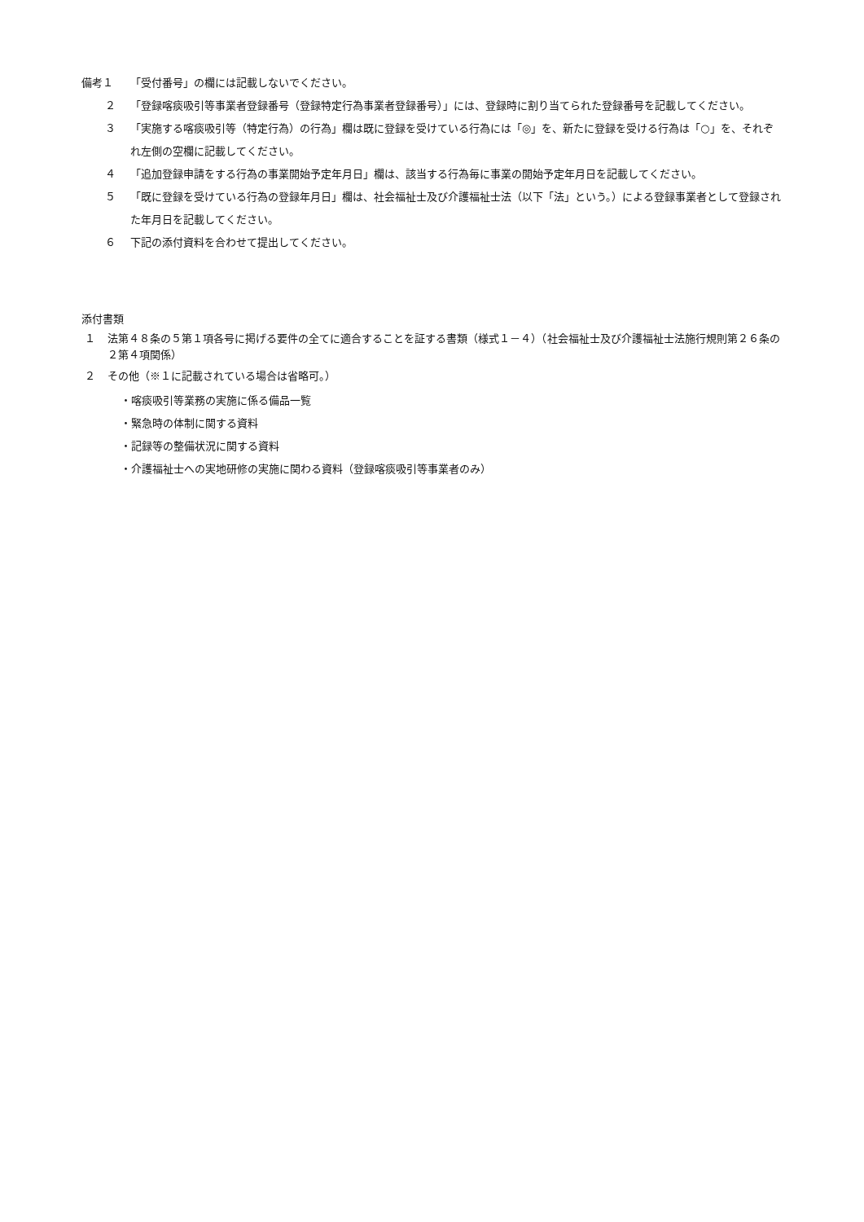備考１ 「受付番号」の欄には記載しないでください。
２ 「登録喀痰吸引等事業者登録番号（登録特定行為事業者登録番号）」には、登録時に割り当てられた登録番号を記載してください。
３ 「実施する喀痰吸引等（特定行為）の行為」欄は既に登録を受けている行為には「◎」を、新たに登録を受ける行為は「○」を、それぞれ左側の空欄に記載してください。
４ 「追加登録申請をする行為の事業開始予定年月日」欄は、該当する行為毎に事業の開始予定年月日を記載してください。
５ 「既に登録を受けている行為の登録年月日」欄は、社会福祉士及び介護福祉士法（以下「法」という。）による登録事業者として登録された年月日を記載してください。
６ 下記の添付資料を合わせて提出してください。
添付書類
１ 法第４８条の５第１項各号に掲げる要件の全てに適合することを証する書類（様式１－４）（社会福祉士及び介護福祉士法施行規則第２６条の２第４項関係）
２ その他（※１に記載されている場合は省略可。）
・喀痰吸引等業務の実施に係る備品一覧
・緊急時の体制に関する資料
・記録等の整備状況に関する資料
・介護福祉士への実地研修の実施に関わる資料（登録喀痰吸引等事業者のみ）